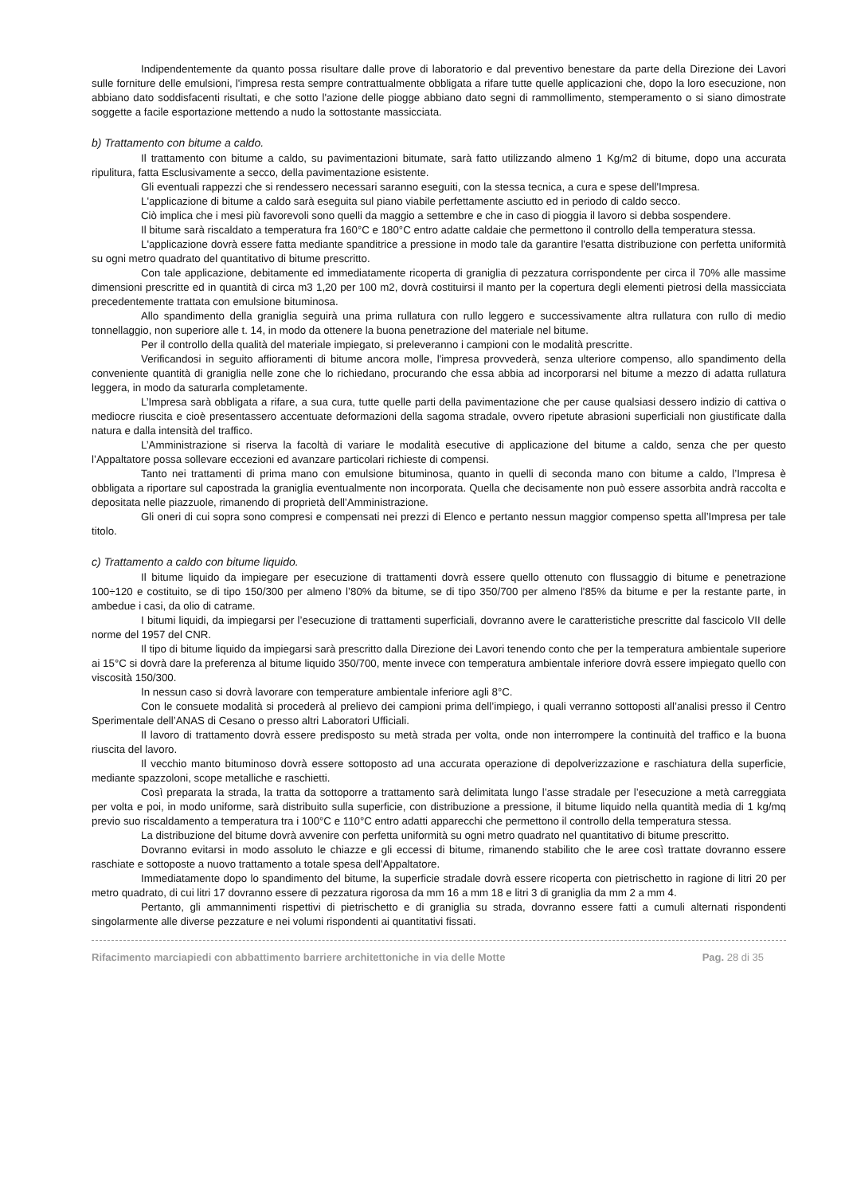Indipendentemente da quanto possa risultare dalle prove di laboratorio e dal preventivo benestare da parte della Direzione dei Lavori sulle forniture delle emulsioni, l'impresa resta sempre contrattualmente obbligata a rifare tutte quelle applicazioni che, dopo la loro esecuzione, non abbiano dato soddisfacenti risultati, e che sotto l'azione delle piogge abbiano dato segni di rammollimento, stemperamento o si siano dimostrate soggette a facile esportazione mettendo a nudo la sottostante massicciata.
b) Trattamento con bitume a caldo.
Il trattamento con bitume a caldo, su pavimentazioni bitumate, sarà fatto utilizzando almeno 1 Kg/m2 di bitume, dopo una accurata ripulitura, fatta Esclusivamente a secco, della pavimentazione esistente.
Gli eventuali rappezzi che si rendessero necessari saranno eseguiti, con la stessa tecnica, a cura e spese dell'Impresa.
L'applicazione di bitume a caldo sarà eseguita sul piano viabile perfettamente asciutto ed in periodo di caldo secco.
Ciò implica che i mesi più favorevoli sono quelli da maggio a settembre e che in caso di pioggia il lavoro si debba sospendere.
Il bitume sarà riscaldato a temperatura fra 160°C e 180°C entro adatte caldaie che permettono il controllo della temperatura stessa.
L'applicazione dovrà essere fatta mediante spanditrice a pressione in modo tale da garantire l'esatta distribuzione con perfetta uniformità su ogni metro quadrato del quantitativo di bitume prescritto.
Con tale applicazione, debitamente ed immediatamente ricoperta di graniglia di pezzatura corrispondente per circa il 70% alle massime dimensioni prescritte ed in quantità di circa m3 1,20 per 100 m2, dovrà costituirsi il manto per la copertura degli elementi pietrosi della massicciata precedentemente trattata con emulsione bituminosa.
Allo spandimento della graniglia seguirà una prima rullatura con rullo leggero e successivamente altra rullatura con rullo di medio tonnellaggio, non superiore alle t. 14, in modo da ottenere la buona penetrazione del materiale nel bitume.
Per il controllo della qualità del materiale impiegato, si preleveranno i campioni con le modalità prescritte.
Verificandosi in seguito affioramenti di bitume ancora molle, l'impresa provvederà, senza ulteriore compenso, allo spandimento della conveniente quantità di graniglia nelle zone che lo richiedano, procurando che essa abbia ad incorporarsi nel bitume a mezzo di adatta rullatura leggera, in modo da saturarla completamente.
L’Impresa sarà obbligata a rifare, a sua cura, tutte quelle parti della pavimentazione che per cause qualsiasi dessero indizio di cattiva o mediocre riuscita e cioè presentassero accentuate deformazioni della sagoma stradale, ovvero ripetute abrasioni superficiali non giustificate dalla natura e dalla intensità del traffico.
L’Amministrazione si riserva la facoltà di variare le modalità esecutive di applicazione del bitume a caldo, senza che per questo l’Appaltatore possa sollevare eccezioni ed avanzare particolari richieste di compensi.
Tanto nei trattamenti di prima mano con emulsione bituminosa, quanto in quelli di seconda mano con bitume a caldo, l’Impresa è obbligata a riportare sul capostrada la graniglia eventualmente non incorporata. Quella che decisamente non può essere assorbita andrà raccolta e depositata nelle piazzuole, rimanendo di proprietà dell’Amministrazione.
Gli oneri di cui sopra sono compresi e compensati nei prezzi di Elenco e pertanto nessun maggior compenso spetta all’Impresa per tale titolo.
c) Trattamento a caldo con bitume liquido.
Il bitume liquido da impiegare per esecuzione di trattamenti dovrà essere quello ottenuto con flussaggio di bitume e penetrazione 100÷120 e costituito, se di tipo 150/300 per almeno l’80% da bitume, se di tipo 350/700 per almeno l'85% da bitume e per la restante parte, in ambedue i casi, da olio di catrame.
I bitumi liquidi, da impiegarsi per l’esecuzione di trattamenti superficiali, dovranno avere le caratteristiche prescritte dal fascicolo VII delle norme del 1957 del CNR.
Il tipo di bitume liquido da impiegarsi sarà prescritto dalla Direzione dei Lavori tenendo conto che per la temperatura ambientale superiore ai 15°C si dovrà dare la preferenza al bitume liquido 350/700, mente invece con temperatura ambientale inferiore dovrà essere impiegato quello con viscosità 150/300.
In nessun caso si dovrà lavorare con temperature ambientale inferiore agli 8°C.
Con le consuete modalità si procederà al prelievo dei campioni prima dell’impiego, i quali verranno sottoposti all’analisi presso il Centro Sperimentale dell’ANAS di Cesano o presso altri Laboratori Ufficiali.
Il lavoro di trattamento dovrà essere predisposto su metà strada per volta, onde non interrompere la continuità del traffico e la buona riuscita del lavoro.
Il vecchio manto bituminoso dovrà essere sottoposto ad una accurata operazione di depolverizzazione e raschiatura della superficie, mediante spazzoloni, scope metalliche e raschietti.
Così preparata la strada, la tratta da sottoporre a trattamento sarà delimitata lungo l’asse stradale per l’esecuzione a metà carreggiata per volta e poi, in modo uniforme, sarà distribuito sulla superficie, con distribuzione a pressione, il bitume liquido nella quantità media di 1 kg/mq previo suo riscaldamento a temperatura tra i 100°C e 110°C entro adatti apparecchi che permettono il controllo della temperatura stessa.
La distribuzione del bitume dovrà avvenire con perfetta uniformità su ogni metro quadrato nel quantitativo di bitume prescritto.
Dovranno evitarsi in modo assoluto le chiazze e gli eccessi di bitume, rimanendo stabilito che le aree così trattate dovranno essere raschiate e sottoposte a nuovo trattamento a totale spesa dell'Appaltatore.
Immediatamente dopo lo spandimento del bitume, la superficie stradale dovrà essere ricoperta con pietrischetto in ragione di litri 20 per metro quadrato, di cui litri 17 dovranno essere di pezzatura rigorosa da mm 16 a mm 18 e litri 3 di graniglia da mm 2 a mm 4.
Pertanto, gli ammannimenti rispettivi di pietrischetto e di graniglia su strada, dovranno essere fatti a cumuli alternati rispondenti singolarmente alle diverse pezzature e nei volumi rispondenti ai quantitativi fissati.
Rifacimento marciapiedi con abbattimento barriere architettoniche in via delle Motte Pag. 28 di 35